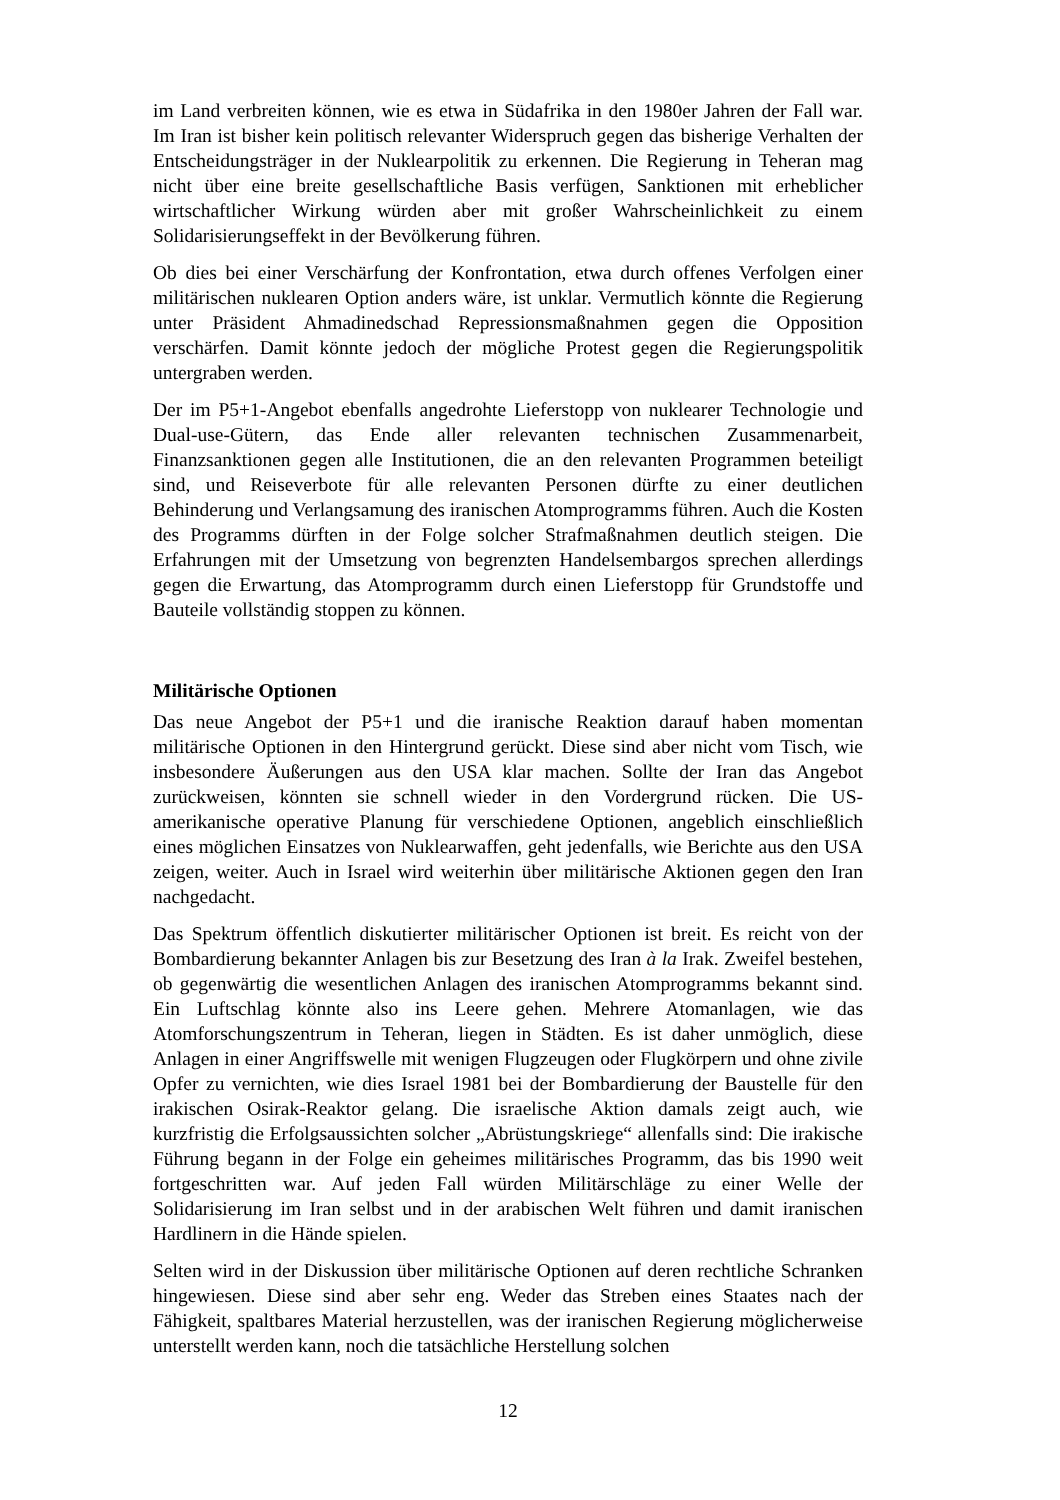im Land verbreiten können, wie es etwa in Südafrika in den 1980er Jahren der Fall war. Im Iran ist bisher kein politisch relevanter Widerspruch gegen das bisherige Verhalten der Entscheidungsträger in der Nuklearpolitik zu erkennen. Die Regierung in Teheran mag nicht über eine breite gesellschaftliche Basis verfügen, Sanktionen mit erheblicher wirtschaftlicher Wirkung würden aber mit großer Wahrscheinlichkeit zu einem Solidarisierungseffekt in der Bevölkerung führen.
Ob dies bei einer Verschärfung der Konfrontation, etwa durch offenes Verfolgen einer militärischen nuklearen Option anders wäre, ist unklar. Vermutlich könnte die Regierung unter Präsident Ahmadinedschad Repressionsmaßnahmen gegen die Opposition verschärfen. Damit könnte jedoch der mögliche Protest gegen die Regierungspolitik untergraben werden.
Der im P5+1-Angebot ebenfalls angedrohte Lieferstopp von nuklearer Technologie und Dual-use-Gütern, das Ende aller relevanten technischen Zusammenarbeit, Finanzsanktionen gegen alle Institutionen, die an den relevanten Programmen beteiligt sind, und Reiseverbote für alle relevanten Personen dürfte zu einer deutlichen Behinderung und Verlangsamung des iranischen Atomprogramms führen. Auch die Kosten des Programms dürften in der Folge solcher Strafmaßnahmen deutlich steigen. Die Erfahrungen mit der Umsetzung von begrenzten Handelsembargos sprechen allerdings gegen die Erwartung, das Atomprogramm durch einen Lieferstopp für Grundstoffe und Bauteile vollständig stoppen zu können.
Militärische Optionen
Das neue Angebot der P5+1 und die iranische Reaktion darauf haben momentan militärische Optionen in den Hintergrund gerückt. Diese sind aber nicht vom Tisch, wie insbesondere Äußerungen aus den USA klar machen. Sollte der Iran das Angebot zurückweisen, könnten sie schnell wieder in den Vordergrund rücken. Die US-amerikanische operative Planung für verschiedene Optionen, angeblich einschließlich eines möglichen Einsatzes von Nuklearwaffen, geht jedenfalls, wie Berichte aus den USA zeigen, weiter. Auch in Israel wird weiterhin über militärische Aktionen gegen den Iran nachgedacht.
Das Spektrum öffentlich diskutierter militärischer Optionen ist breit. Es reicht von der Bombardierung bekannter Anlagen bis zur Besetzung des Iran à la Irak. Zweifel bestehen, ob gegenwärtig die wesentlichen Anlagen des iranischen Atomprogramms bekannt sind. Ein Luftschlag könnte also ins Leere gehen. Mehrere Atomanlagen, wie das Atomforschungszentrum in Teheran, liegen in Städten. Es ist daher unmöglich, diese Anlagen in einer Angriffswelle mit wenigen Flugzeugen oder Flugkörpern und ohne zivile Opfer zu vernichten, wie dies Israel 1981 bei der Bombardierung der Baustelle für den irakischen Osirak-Reaktor gelang. Die israelische Aktion damals zeigt auch, wie kurzfristig die Erfolgsaussichten solcher „Abrüstungskriege“ allenfalls sind: Die irakische Führung begann in der Folge ein geheimes militärisches Programm, das bis 1990 weit fortgeschritten war. Auf jeden Fall würden Militärschläge zu einer Welle der Solidarisierung im Iran selbst und in der arabischen Welt führen und damit iranischen Hardlinern in die Hände spielen.
Selten wird in der Diskussion über militärische Optionen auf deren rechtliche Schranken hingewiesen. Diese sind aber sehr eng. Weder das Streben eines Staates nach der Fähigkeit, spaltbares Material herzustellen, was der iranischen Regierung möglicherweise unterstellt werden kann, noch die tatsächliche Herstellung solchen
12